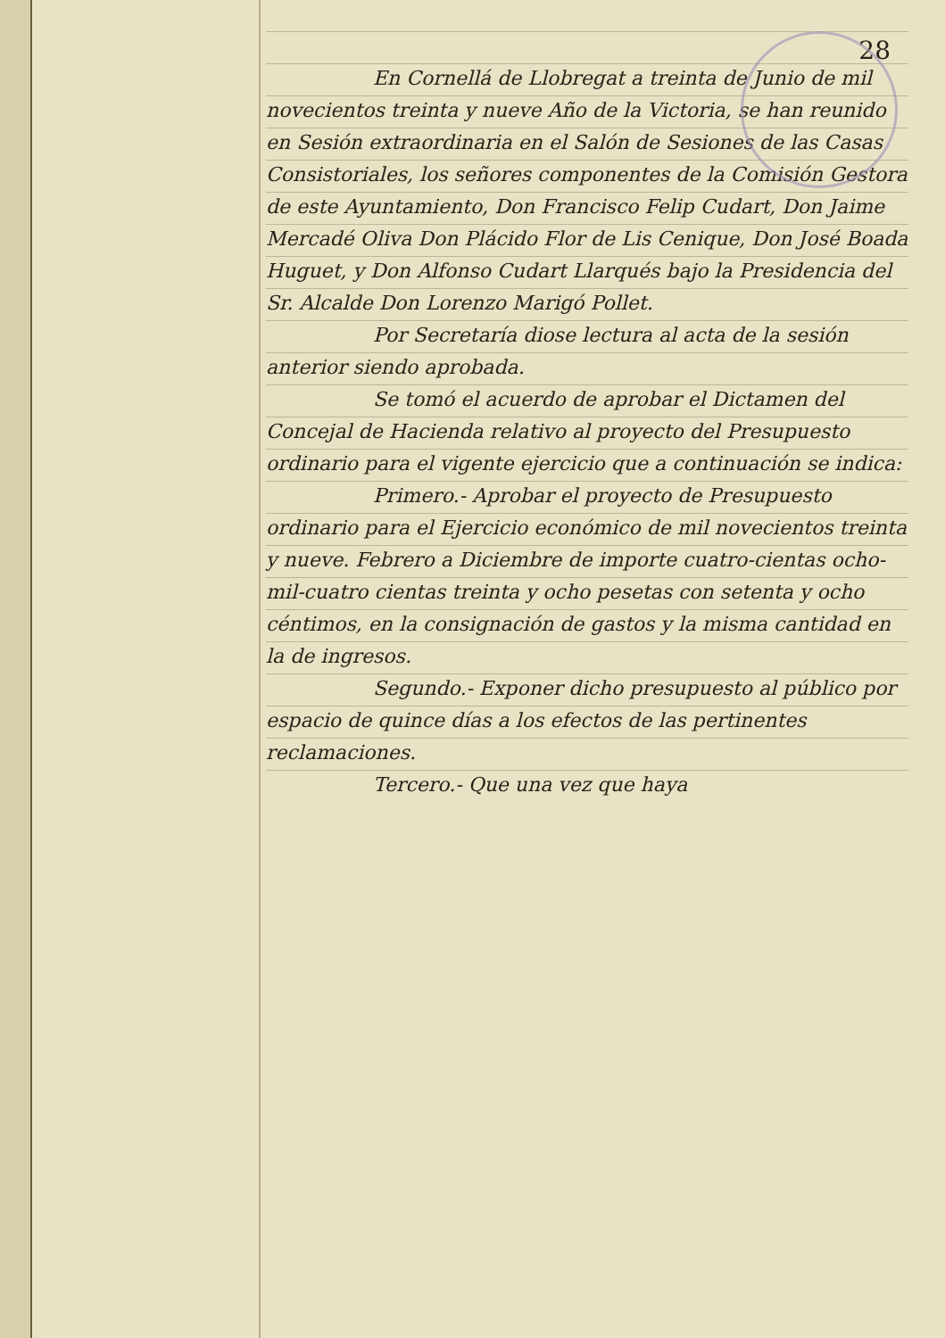28
En Cornellá de Llobregat a treinta de Junio de mil novecientos treinta y nueve Año de la Victoria, se han reunido en Sesión extraordinaria en el Salón de Sesiones de las Casas Consistoriales, los señores componentes de la Comisión Gestora de este Ayuntamiento, Don Francisco Felip Cudart, Don Jaime Mercadé Oliva Don Plácido Flor de Lis Cenique, Don José Boada Huguet, y Don Alfonso Cudart Llarqués bajo la Presidencia del Sr. Alcalde Don Lorenzo Marigó Pollet.
Por Secretaría diose lectura al acta de la sesión anterior siendo aprobada.
Se tomó el acuerdo de aprobar el Dictamen del Concejal de Hacienda relativo al proyecto del Presupuesto ordinario para el vigente ejercicio que a continuación se indica:
Primero.- Aprobar el proyecto de Presupuesto ordinario para el Ejercicio económico de mil novecientos treinta y nueve. Febrero a Diciembre de importe cuatro-cientas ocho-mil-cuatro cientas treinta y ocho pesetas con setenta y ocho céntimos, en la consignación de gastos y la misma cantidad en la de ingresos.
Segundo.- Exponer dicho presupuesto al público por espacio de quince días a los efectos de las pertinentes reclamaciones.
Tercero.- Que una vez que haya